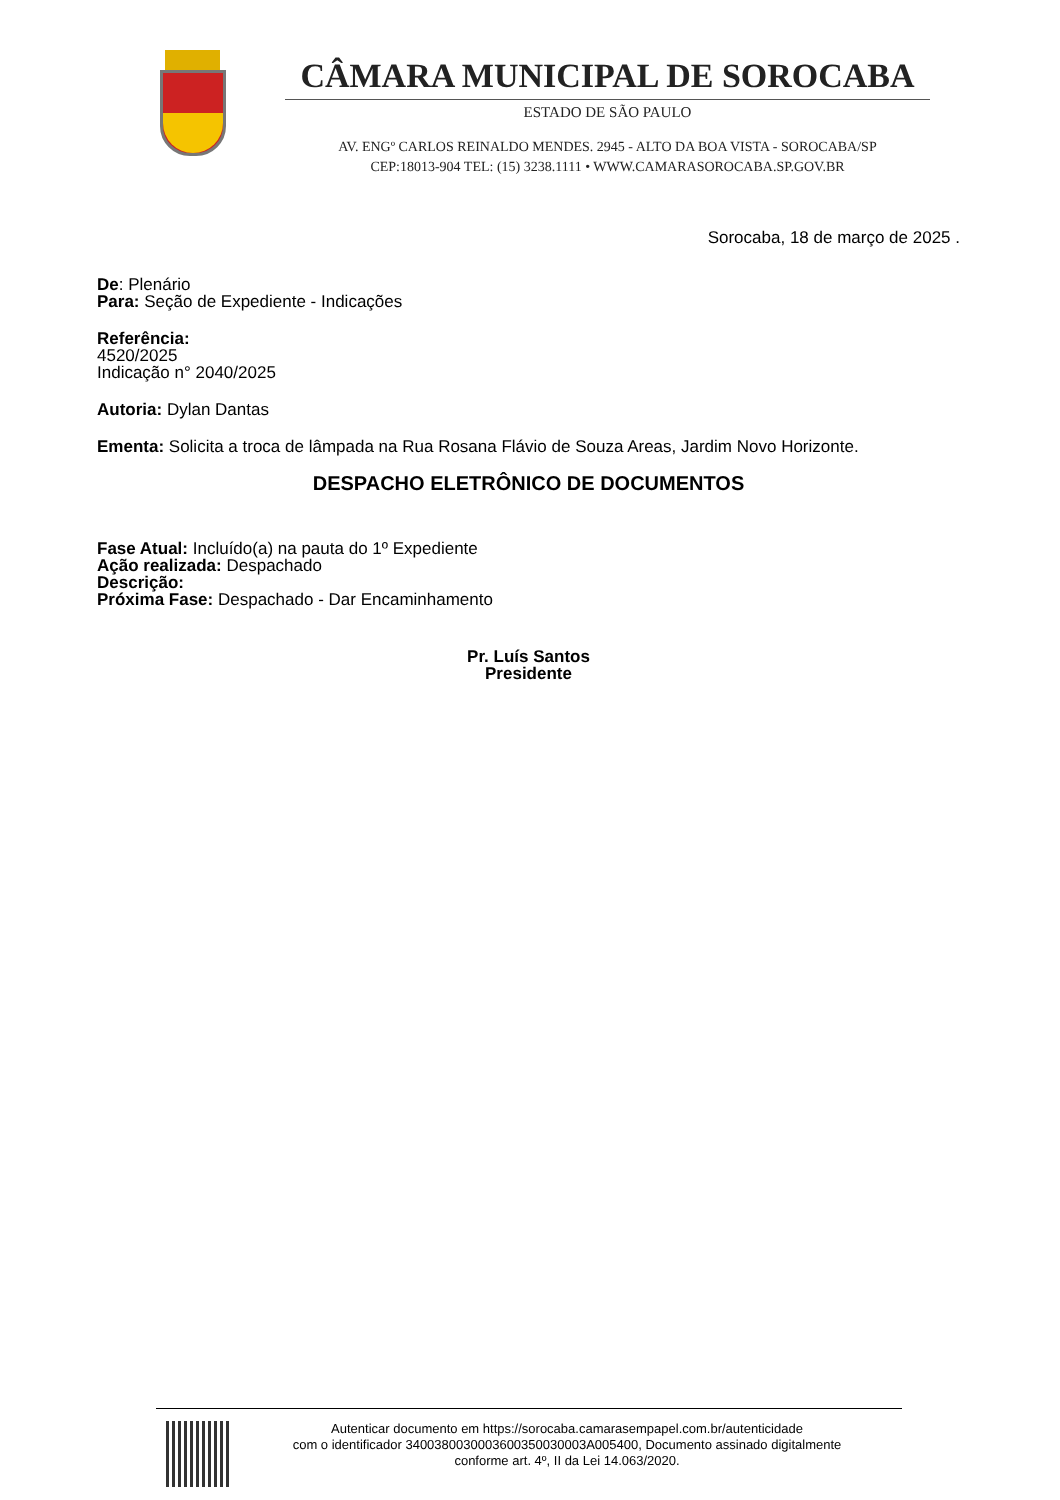CÂMARA MUNICIPAL DE SOROCABA
ESTADO DE SÃO PAULO
AV. ENGº CARLOS REINALDO MENDES. 2945 - ALTO DA BOA VISTA - SOROCABA/SP
CEP:18013-904 TEL: (15) 3238.1111 • WWW.CAMARASOROCABA.SP.GOV.BR
Sorocaba, 18 de março de 2025 .
De: Plenário
Para: Seção de Expediente - Indicações
Referência:
4520/2025
Indicação n° 2040/2025
Autoria: Dylan Dantas
Ementa: Solicita a troca de lâmpada na Rua Rosana Flávio de Souza Areas, Jardim Novo Horizonte.
DESPACHO ELETRÔNICO DE DOCUMENTOS
Fase Atual: Incluído(a) na pauta do 1º Expediente
Ação realizada: Despachado
Descrição:
Próxima Fase: Despachado - Dar Encaminhamento
Pr. Luís Santos
Presidente
Autenticar documento em https://sorocaba.camarasempapel.com.br/autenticidade
com o identificador 3400380030003600350030003A005400, Documento assinado digitalmente
conforme art. 4º, II da Lei 14.063/2020.